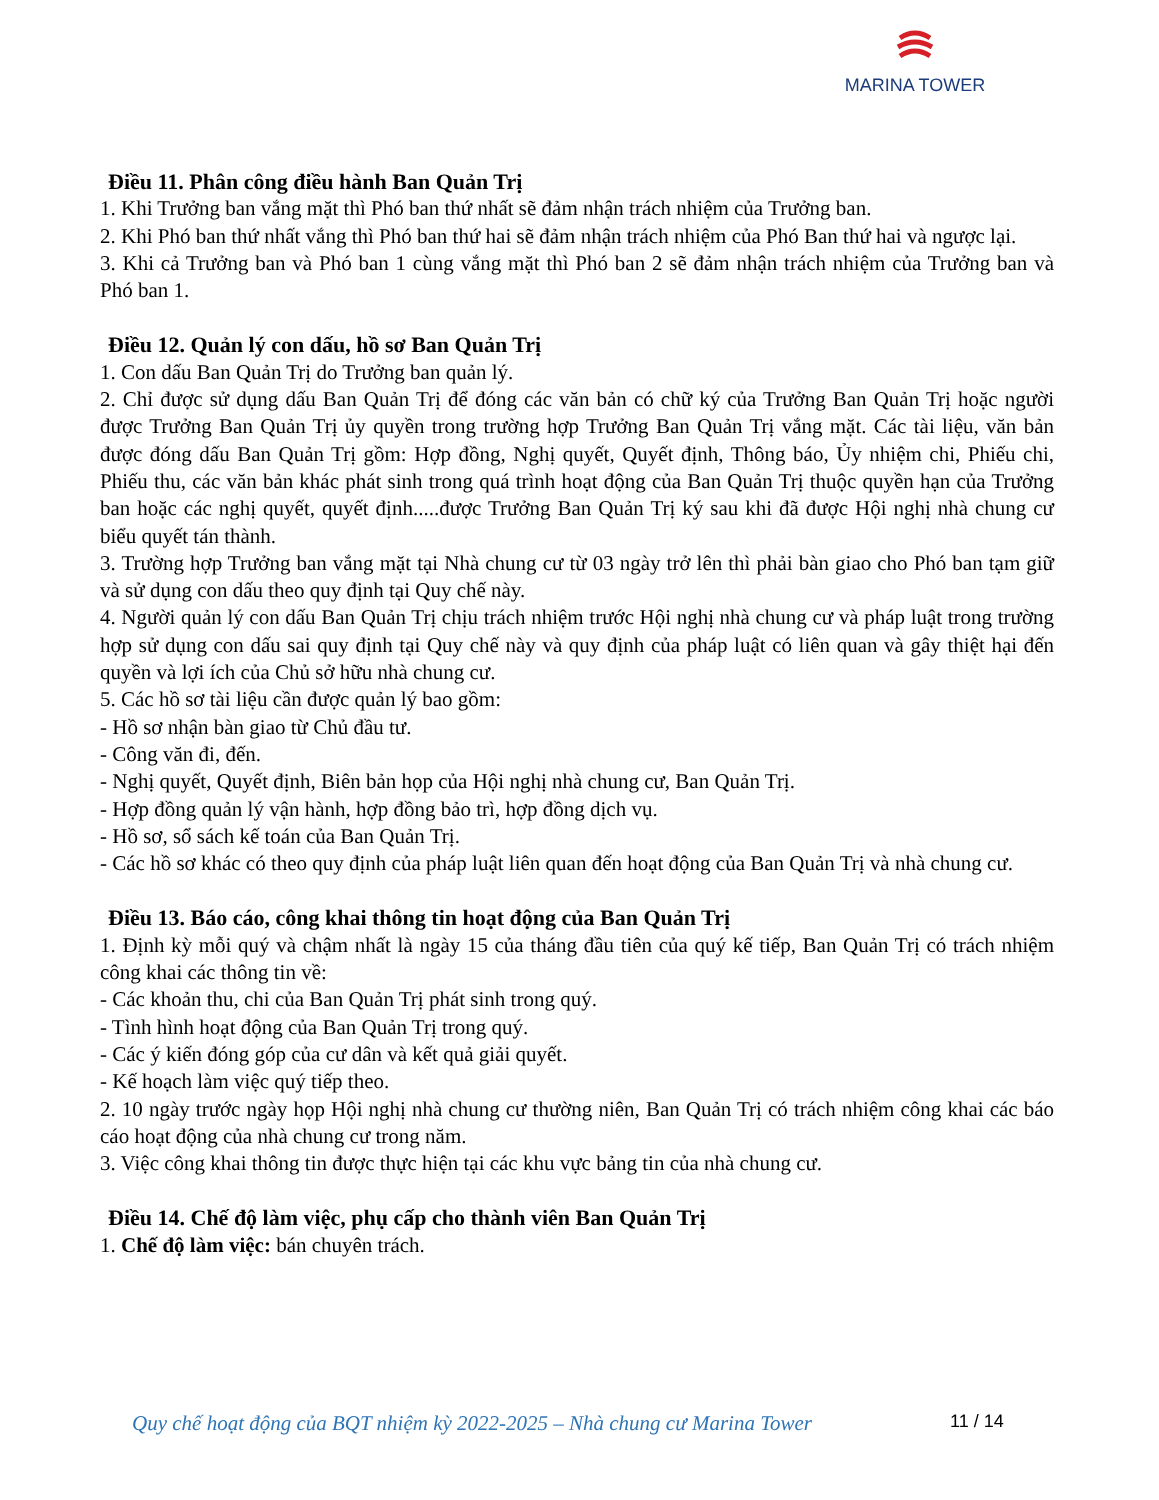MARINA TOWER
Điều 11. Phân công điều hành Ban Quản Trị
1. Khi Trưởng ban vắng mặt thì Phó ban thứ nhất sẽ đảm nhận trách nhiệm của Trưởng ban.
2. Khi Phó ban thứ nhất vắng thì Phó ban thứ hai sẽ đảm nhận trách nhiệm của Phó Ban thứ hai và ngược lại.
3. Khi cả Trưởng ban và Phó ban 1 cùng vắng mặt thì Phó ban 2 sẽ đảm nhận trách nhiệm của Trưởng ban và Phó ban 1.
Điều 12. Quản lý con dấu, hồ sơ Ban Quản Trị
1. Con dấu Ban Quản Trị do Trưởng ban quản lý.
2. Chỉ được sử dụng dấu Ban Quản Trị để đóng các văn bản có chữ ký của Trưởng Ban Quản Trị hoặc người được Trưởng Ban Quản Trị ủy quyền trong trường hợp Trưởng Ban Quản Trị vắng mặt. Các tài liệu, văn bản được đóng dấu Ban Quản Trị gồm: Hợp đồng, Nghị quyết, Quyết định, Thông báo, Ủy nhiệm chi, Phiếu chi, Phiếu thu, các văn bản khác phát sinh trong quá trình hoạt động của Ban Quản Trị thuộc quyền hạn của Trưởng ban hoặc các nghị quyết, quyết định.....được Trưởng Ban Quản Trị ký sau khi đã được Hội nghị nhà chung cư biểu quyết tán thành.
3. Trường hợp Trưởng ban vắng mặt tại Nhà chung cư từ 03 ngày trở lên thì phải bàn giao cho Phó ban tạm giữ và sử dụng con dấu theo quy định tại Quy chế này.
4. Người quản lý con dấu Ban Quản Trị chịu trách nhiệm trước Hội nghị nhà chung cư và pháp luật trong trường hợp sử dụng con dấu sai quy định tại Quy chế này và quy định của pháp luật có liên quan và gây thiệt hại đến quyền và lợi ích của Chủ sở hữu nhà chung cư.
5. Các hồ sơ tài liệu cần được quản lý bao gồm:
- Hồ sơ nhận bàn giao từ Chủ đầu tư.
- Công văn đi, đến.
- Nghị quyết, Quyết định, Biên bản họp của Hội nghị nhà chung cư, Ban Quản Trị.
- Hợp đồng quản lý vận hành, hợp đồng bảo trì, hợp đồng dịch vụ.
- Hồ sơ, sổ sách kế toán của Ban Quản Trị.
- Các hồ sơ khác có theo quy định của pháp luật liên quan đến hoạt động của Ban Quản Trị và nhà chung cư.
Điều 13. Báo cáo, công khai thông tin hoạt động của Ban Quản Trị
1. Định kỳ mỗi quý và chậm nhất là ngày 15 của tháng đầu tiên của quý kế tiếp, Ban Quản Trị có trách nhiệm công khai các thông tin về:
- Các khoản thu, chi của Ban Quản Trị phát sinh trong quý.
- Tình hình hoạt động của Ban Quản Trị trong quý.
- Các ý kiến đóng góp của cư dân và kết quả giải quyết.
- Kế hoạch làm việc quý tiếp theo.
2. 10 ngày trước ngày họp Hội nghị nhà chung cư thường niên, Ban Quản Trị có trách nhiệm công khai các báo cáo hoạt động của nhà chung cư trong năm.
3. Việc công khai thông tin được thực hiện tại các khu vực bảng tin của nhà chung cư.
Điều 14. Chế độ làm việc, phụ cấp cho thành viên Ban Quản Trị
1. Chế độ làm việc: bán chuyên trách.
Quy chế hoạt động của BQT nhiệm kỳ 2022-2025 – Nhà chung cư Marina Tower
11 / 14